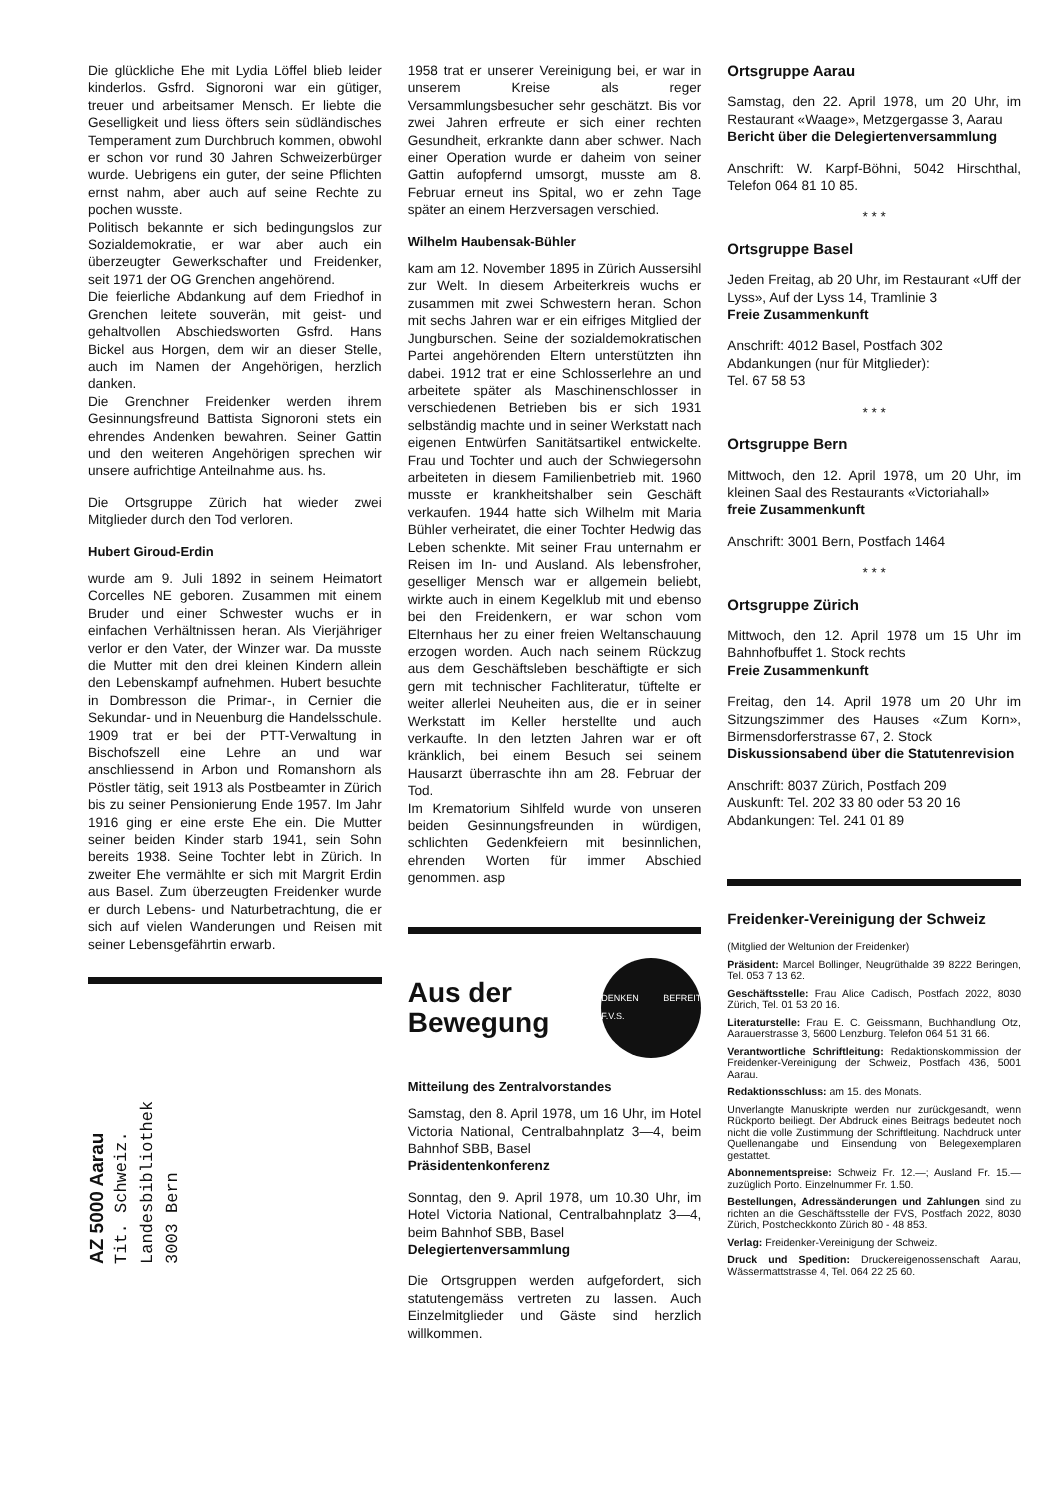Die glückliche Ehe mit Lydia Löffel blieb leider kinderlos. Gsfrd. Signoroni war ein gütiger, treuer und arbeitsamer Mensch. Er liebte die Geselligkeit und liess öfters sein südländisches Temperament zum Durchbruch kommen, obwohl er schon vor rund 30 Jahren Schweizerbürger wurde. Uebrigens ein guter, der seine Pflichten ernst nahm, aber auch auf seine Rechte zu pochen wusste.
Politisch bekannte er sich bedingungslos zur Sozialdemokratie, er war aber auch ein überzeugter Gewerkschafter und Freidenker, seit 1971 der OG Grenchen angehörend.
Die feierliche Abdankung auf dem Friedhof in Grenchen leitete souverän, mit geist- und gehaltvollen Abschiedsworten Gsfrd. Hans Bickel aus Horgen, dem wir an dieser Stelle, auch im Namen der Angehörigen, herzlich danken.
Die Grenchner Freidenker werden ihrem Gesinnungsfreund Battista Signoroni stets ein ehrendes Andenken bewahren. Seiner Gattin und den weiteren Angehörigen sprechen wir unsere aufrichtige Anteilnahme aus. hs.
Die Ortsgruppe Zürich hat wieder zwei Mitglieder durch den Tod verloren.
Hubert Giroud-Erdin
wurde am 9. Juli 1892 in seinem Heimatort Corcelles NE geboren. Zusammen mit einem Bruder und einer Schwester wuchs er in einfachen Verhältnissen heran. Als Vierjähriger verlor er den Vater, der Winzer war. Da musste die Mutter mit den drei kleinen Kindern allein den Lebenskampf aufnehmen. Hubert besuchte in Dombresson die Primar-, in Cernier die Sekundar- und in Neuenburg die Handelsschule. 1909 trat er bei der PTT-Verwaltung in Bischofszell eine Lehre an und war anschliessend in Arbon und Romanshorn als Pöstler tätig, seit 1913 als Postbeamter in Zürich bis zu seiner Pensionierung Ende 1957. Im Jahr 1916 ging er eine erste Ehe ein. Die Mutter seiner beiden Kinder starb 1941, sein Sohn bereits 1938. Seine Tochter lebt in Zürich. In zweiter Ehe vermählte er sich mit Margrit Erdin aus Basel. Zum überzeugten Freidenker wurde er durch Lebens- und Naturbetrachtung, die er sich auf vielen Wanderungen und Reisen mit seiner Lebensgefährtin erwarb.
AZ 5000 Aarau
Tit. Schweiz.
Landesbibliothek
3003 Bern
1958 trat er unserer Vereinigung bei, er war in unserem Kreise als reger Versammlungsbesucher sehr geschätzt. Bis vor zwei Jahren erfreute er sich einer rechten Gesundheit, erkrankte dann aber schwer. Nach einer Operation wurde er daheim von seiner Gattin aufopfernd umsorgt, musste am 8. Februar erneut ins Spital, wo er zehn Tage später an einem Herzversagen verschied.
Wilhelm Haubensak-Bühler
kam am 12. November 1895 in Zürich Aussersihl zur Welt. In diesem Arbeiterkreis wuchs er zusammen mit zwei Schwestern heran. Schon mit sechs Jahren war er ein eifriges Mitglied der Jungburschen. Seine der sozialdemokratischen Partei angehörenden Eltern unterstützten ihn dabei. 1912 trat er eine Schlosserlehre an und arbeitete später als Maschinenschlosser in verschiedenen Betrieben bis er sich 1931 selbständig machte und in seiner Werkstatt nach eigenen Entwürfen Sanitätsartikel entwickelte. Frau und Tochter und auch der Schwiegersohn arbeiteten in diesem Familienbetrieb mit. 1960 musste er krankheitshalber sein Geschäft verkaufen. 1944 hatte sich Wilhelm mit Maria Bühler verheiratet, die einer Tochter Hedwig das Leben schenkte. Mit seiner Frau unternahm er Reisen im In- und Ausland. Als lebensfroher, geselliger Mensch war er allgemein beliebt, wirkte auch in einem Kegelklub mit und ebenso bei den Freidenkern, er war schon vom Elternhaus her zu einer freien Weltanschauung erzogen worden. Auch nach seinem Rückzug aus dem Geschäftsleben beschäftigte er sich gern mit technischer Fachliteratur, tüftelte er weiter allerlei Neuheiten aus, die er in seiner Werkstatt im Keller herstellte und auch verkaufte. In den letzten Jahren war er oft kränklich, bei einem Besuch sei seinem Hausarzt überraschte ihn am 28. Februar der Tod.
Im Krematorium Sihlfeld wurde von unseren beiden Gesinnungsfreunden in würdigen, schlichten Gedenkfeiern mit besinnlichen, ehrenden Worten für immer Abschied genommen. asp
Aus der
Bewegung
DENKEN BEFREIT F.V.S.
Mitteilung des Zentralvorstandes
Samstag, den 8. April 1978, um 16 Uhr, im Hotel Victoria National, Centralbahnplatz 3—4, beim Bahnhof SBB, Basel
Präsidentenkonferenz
Sonntag, den 9. April 1978, um 10.30 Uhr, im Hotel Victoria National, Centralbahnplatz 3—4, beim Bahnhof SBB, Basel
Delegiertenversammlung
Die Ortsgruppen werden aufgefordert, sich statutengemäss vertreten zu lassen. Auch Einzelmitglieder und Gäste sind herzlich willkommen.
Ortsgruppe Aarau
Samstag, den 22. April 1978, um 20 Uhr, im Restaurant «Waage», Metzgergasse 3, Aarau
Bericht über die Delegiertenversammlung
Anschrift: W. Karpf-Böhni, 5042 Hirschthal, Telefon 064 81 10 85.
* * *
Ortsgruppe Basel
Jeden Freitag, ab 20 Uhr, im Restaurant «Uff der Lyss», Auf der Lyss 14, Tramlinie 3
Freie Zusammenkunft
Anschrift: 4012 Basel, Postfach 302
Abdankungen (nur für Mitglieder):
Tel. 67 58 53
* * *
Ortsgruppe Bern
Mittwoch, den 12. April 1978, um 20 Uhr, im kleinen Saal des Restaurants «Victoriahall»
freie Zusammenkunft
Anschrift: 3001 Bern, Postfach 1464
* * *
Ortsgruppe Zürich
Mittwoch, den 12. April 1978 um 15 Uhr im Bahnhofbuffet 1. Stock rechts
Freie Zusammenkunft
Freitag, den 14. April 1978 um 20 Uhr im Sitzungszimmer des Hauses «Zum Korn», Birmensdorferstrasse 67, 2. Stock
Diskussionsabend über die Statutenrevision
Anschrift: 8037 Zürich, Postfach 209
Auskunft: Tel. 202 33 80 oder 53 20 16
Abdankungen: Tel. 241 01 89
Freidenker-Vereinigung der Schweiz
(Mitglied der Weltunion der Freidenker)
Präsident: Marcel Bollinger, Neugrüthalde 39 8222 Beringen, Tel. 053 7 13 62.
Geschäftsstelle: Frau Alice Cadisch, Postfach 2022, 8030 Zürich, Tel. 01 53 20 16.
Literaturstelle: Frau E. C. Geissmann, Buchhandlung Otz, Aarauerstrasse 3, 5600 Lenzburg. Telefon 064 51 31 66.
Verantwortliche Schriftleitung: Redaktionskommission der Freidenker-Vereinigung der Schweiz, Postfach 436, 5001 Aarau.
Redaktionsschluss: am 15. des Monats.
Unverlangte Manuskripte werden nur zurückgesandt, wenn Rückporto beiliegt. Der Abdruck eines Beitrags bedeutet noch nicht die volle Zustimmung der Schriftleitung. Nachdruck unter Quellenangabe und Einsendung von Belegexemplaren gestattet.
Abonnementspreise: Schweiz Fr. 12.—; Ausland Fr. 15.— zuzüglich Porto. Einzelnummer Fr. 1.50.
Bestellungen, Adressänderungen und Zahlungen sind zu richten an die Geschäftsstelle der FVS, Postfach 2022, 8030 Zürich, Postcheckkonto Zürich 80 - 48 853.
Verlag: Freidenker-Vereinigung der Schweiz.
Druck und Spedition: Druckereigenossenschaft Aarau, Wässermattstrasse 4, Tel. 064 22 25 60.